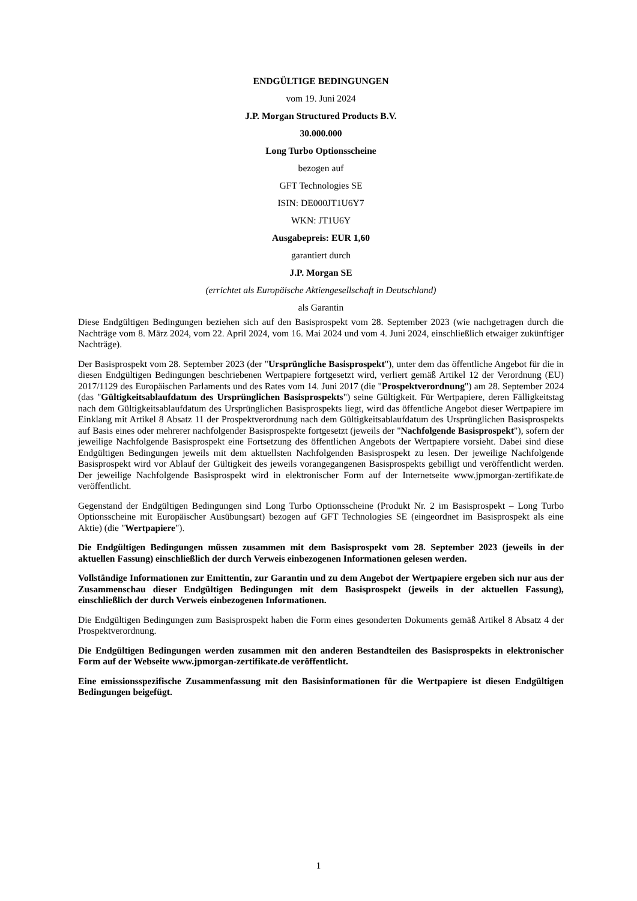ENDGÜLTIGE BEDINGUNGEN
vom 19. Juni 2024
J.P. Morgan Structured Products B.V.
30.000.000
Long Turbo Optionsscheine
bezogen auf
GFT Technologies SE
ISIN: DE000JT1U6Y7
WKN: JT1U6Y
Ausgabepreis: EUR 1,60
garantiert durch
J.P. Morgan SE
(errichtet als Europäische Aktiengesellschaft in Deutschland)
als Garantin
Diese Endgültigen Bedingungen beziehen sich auf den Basisprospekt vom 28. September 2023 (wie nachgetragen durch die Nachträge vom 8. März 2024, vom 22. April 2024, vom 16. Mai 2024 und vom 4. Juni 2024, einschließlich etwaiger zukünftiger Nachträge).
Der Basisprospekt vom 28. September 2023 (der "Ursprüngliche Basisprospekt"), unter dem das öffentliche Angebot für die in diesen Endgültigen Bedingungen beschriebenen Wertpapiere fortgesetzt wird, verliert gemäß Artikel 12 der Verordnung (EU) 2017/1129 des Europäischen Parlaments und des Rates vom 14. Juni 2017 (die "Prospektverordnung") am 28. September 2024 (das "Gültigkeitsablaufdatum des Ursprünglichen Basisprospekts") seine Gültigkeit. Für Wertpapiere, deren Fälligkeitstag nach dem Gültigkeitsablaufdatum des Ursprünglichen Basisprospekts liegt, wird das öffentliche Angebot dieser Wertpapiere im Einklang mit Artikel 8 Absatz 11 der Prospektverordnung nach dem Gültigkeitsablaufdatum des Ursprünglichen Basisprospekts auf Basis eines oder mehrerer nachfolgender Basisprospekte fortgesetzt (jeweils der "Nachfolgende Basisprospekt"), sofern der jeweilige Nachfolgende Basisprospekt eine Fortsetzung des öffentlichen Angebots der Wertpapiere vorsieht. Dabei sind diese Endgültigen Bedingungen jeweils mit dem aktuellsten Nachfolgenden Basisprospekt zu lesen. Der jeweilige Nachfolgende Basisprospekt wird vor Ablauf der Gültigkeit des jeweils vorangegangenen Basisprospekts gebilligt und veröffentlicht werden. Der jeweilige Nachfolgende Basisprospekt wird in elektronischer Form auf der Internetseite www.jpmorgan-zertifikate.de veröffentlicht.
Gegenstand der Endgültigen Bedingungen sind Long Turbo Optionsscheine (Produkt Nr. 2 im Basisprospekt – Long Turbo Optionsscheine mit Europäischer Ausübungsart) bezogen auf GFT Technologies SE (eingeordnet im Basisprospekt als eine Aktie) (die "Wertpapiere").
Die Endgültigen Bedingungen müssen zusammen mit dem Basisprospekt vom 28. September 2023 (jeweils in der aktuellen Fassung) einschließlich der durch Verweis einbezogenen Informationen gelesen werden.
Vollständige Informationen zur Emittentin, zur Garantin und zu dem Angebot der Wertpapiere ergeben sich nur aus der Zusammenschau dieser Endgültigen Bedingungen mit dem Basisprospekt (jeweils in der aktuellen Fassung), einschließlich der durch Verweis einbezogenen Informationen.
Die Endgültigen Bedingungen zum Basisprospekt haben die Form eines gesonderten Dokuments gemäß Artikel 8 Absatz 4 der Prospektverordnung.
Die Endgültigen Bedingungen werden zusammen mit den anderen Bestandteilen des Basisprospekts in elektronischer Form auf der Webseite www.jpmorgan-zertifikate.de veröffentlicht.
Eine emissionsspezifische Zusammenfassung mit den Basisinformationen für die Wertpapiere ist diesen Endgültigen Bedingungen beigefügt.
1